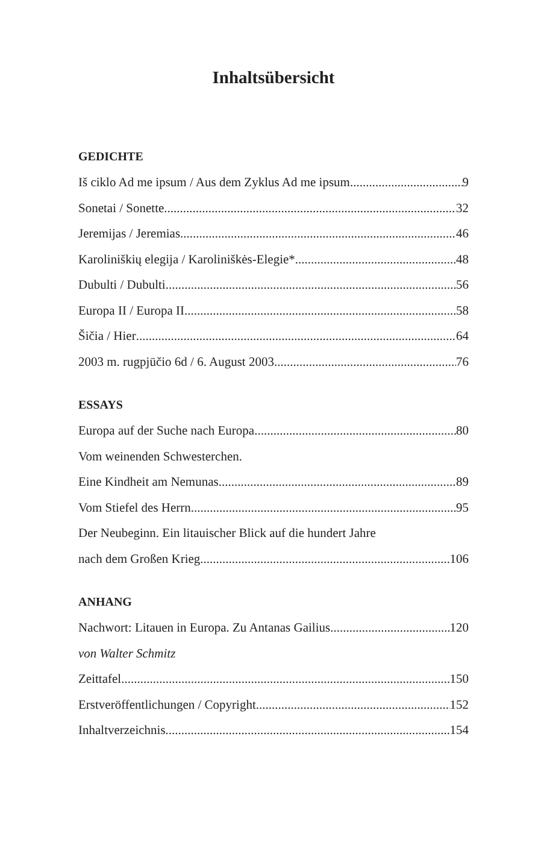Inhaltsübersicht
GEDICHTE
Iš ciklo Ad me ipsum / Aus dem Zyklus Ad me ipsum 9
Sonetai / Sonette 32
Jeremijas / Jeremias 46
Karoliniškių elegija / Karoliniškės-Elegie* 48
Dubulti / Dubulti 56
Europa II / Europa II 58
Šičia / Hier 64
2003 m. rugpjūčio 6d / 6. August 2003 76
ESSAYS
Europa auf der Suche nach Europa 80
Vom weinenden Schwesterchen.
Eine Kindheit am Nemunas 89
Vom Stiefel des Herrn 95
Der Neubeginn. Ein litauischer Blick auf die hundert Jahre
nach dem Großen Krieg 106
ANHANG
Nachwort: Litauen in Europa. Zu Antanas Gailius 120
von Walter Schmitz
Zeittafel 150
Erstveröffentlichungen / Copyright 152
Inhaltverzeichnis 154